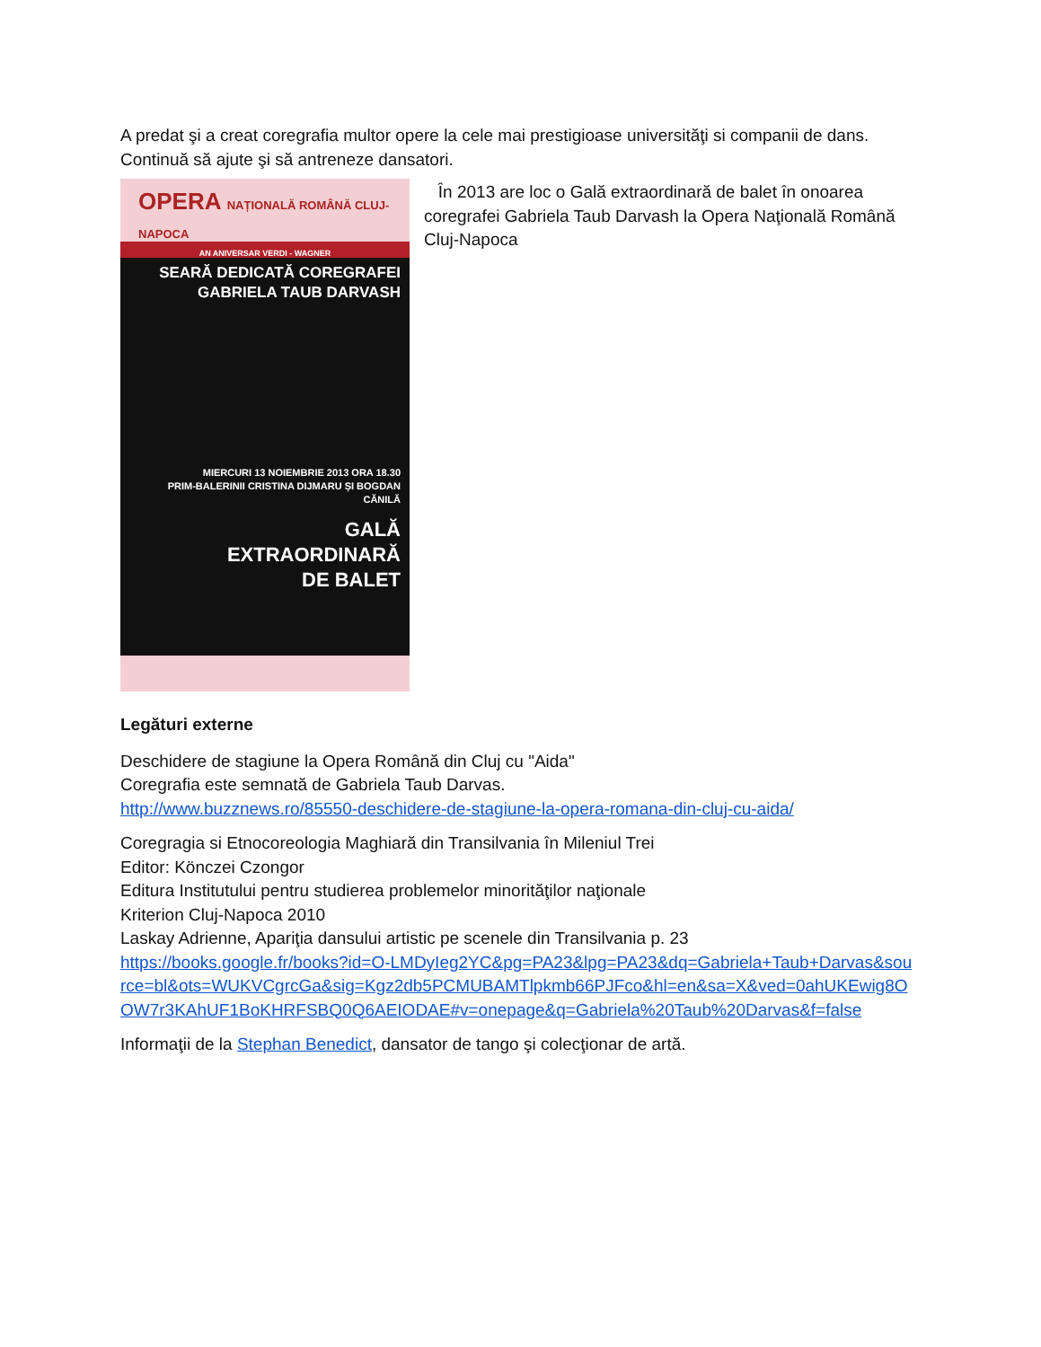A predat şi a creat coregrafia multor opere la cele mai prestigioase universităţi si companii de dans. Continuă să ajute şi să antreneze dansatori.
OPERA NAȚIONALĂ ROMÂNĂ CLUJ-NAPOCA
AN ANIVERSAR VERDI - WAGNER
SEARĂ DEDICATĂ COREGRAFEI
GABRIELA TAUB DARVASH
MIERCURI 13 NOIEMBRIE 2013 ORA 18.30
PRIM-BALERINII CRISTINA DIJMARU ȘI BOGDAN CĂNILĂ
GALĂ
EXTRAORDINARĂ
DE BALET
În 2013 are loc o Gală extraordinară de balet în onoarea coregrafei Gabriela Taub Darvash la Opera Naţională Română Cluj-Napoca
Legături externe
Deschidere de stagiune la Opera Română din Cluj cu "Aida"
Coregrafia este semnată de Gabriela Taub Darvas.
http://www.buzznews.ro/85550-deschidere-de-stagiune-la-opera-romana-din-cluj-cu-aida/
Coregragia si Etnocoreologia Maghiară din Transilvania în Mileniul Trei
Editor: Könczei Czongor
Editura Institutului pentru studierea problemelor minorităţilor naţionale
Kriterion Cluj-Napoca 2010
Laskay Adrienne, Apariţia dansului artistic pe scenele din Transilvania p. 23
https://books.google.fr/books?id=O-LMDyIeg2YC&pg=PA23&lpg=PA23&dq=Gabriela+Taub+Darvas&source=bl&ots=WUKVCgrcGa&sig=Kgz2db5PCMUBAMTlpkmb66PJFco&hl=en&sa=X&ved=0ahUKEwig8OOW7r3KAhUF1BoKHRFSBQ0Q6AEIODAE#v=onepage&q=Gabriela%20Taub%20Darvas&f=false
Informaţii de la Stephan Benedict, dansator de tango şi colecţionar de artă.